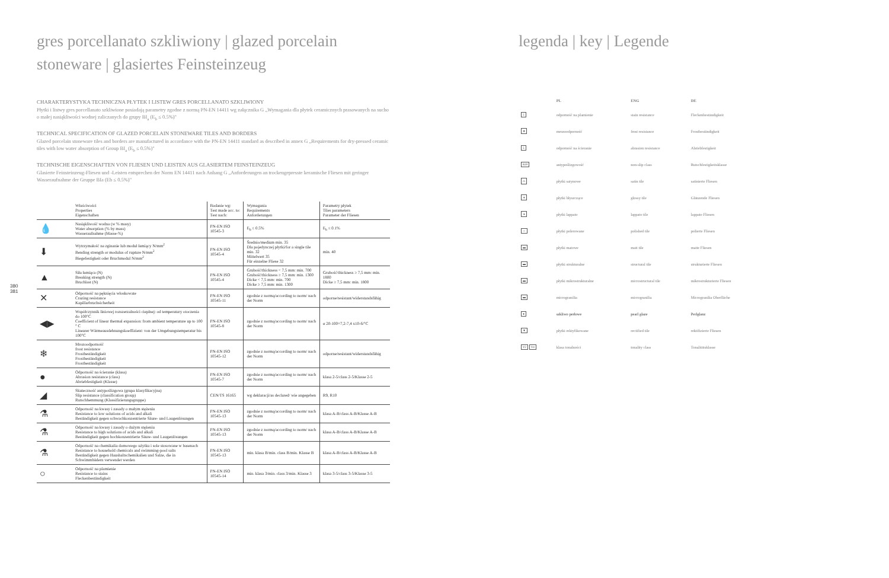380
381
gres porcellanato szkliwiony | glazed porcelain stoneware | glasiertes Feinsteinzeug
CHARAKTERYSTYKA TECHNICZNA PŁYTEK I LISTEW GRES PORCELLANATO SZKLIWIONY
Płytki i listwy gres porcellanato szkliwione posiadają parametry zgodne z normą PN-EN 14411 wg załącznika G „Wymagania dla płytek ceramicznych prasowanych na sucho o małej nasiąkliwości wodnej zaliczanych do grupy BI<sub>a</sub> (E<sub>b</sub> ≤ 0.5%)"
TECHNICAL SPECIFICATION OF GLAZED PORCELAIN STONEWARE TILES AND BORDERS
Glazed porcelain stoneware tiles and borders are manufactured in accordance with the PN-EN 14411 standard as described in annex G „Requirements for dry-pressed ceramic tiles with low water absorption of Group BI<sub>a</sub> (E<sub>b</sub> ≤ 0.5%)"
TECHNISCHE EIGENSCHAFTEN VON FLIESEN UND LEISTEN AUS GLASIERTEM FEINSTEINZEUG
Glasierte Feinsteinzeug-Fliesen und -Leisten entsprechen der Norm EN 14411 nach Anhang G „Anforderungen an trockengepresste keramische Fliesen mit geringer Wasseraufnahme der Gruppe BIa (Eb ≤ 0.5%)"
| | Właściwości Properties Eigenschaften | Badanie wg: Test made acc. to: Test nach: | Wymagania Requirements Anforderungen | Parametry płytek Tiles parameters Parameter der Fliesen |
| --- | --- | --- | --- | --- |
| 💧 | Nasiąkliwość wodna (w % masy) Water absorption (% by mass) Wasseraufnahme (Masse-%) | PN-EN ISO 10545-3 | E<sub>b</sub> ≤ 0.5% | E<sub>b</sub> ≤ 0.1% |
| ⬇ | Wytrzymałość na zginanie lub moduł łamiący N/mm<sup>2</sup> Bending strength or modulus of rupture N/mm<sup>2</sup> Biegefestigkeit oder Bruchmodul N/mm<sup>2</sup> | PN-EN ISO 10545-4 | Średnio/medium min. 35 Dla pojedynczej płytki/for a single tile min. 32 Mittelwert 35 Für einzelne Fliese 32 | min. 40 |
| ▲ | Siła łamiąca (N) Breaking strength (N) Bruchlast (N) | PN-EN ISO 10545-4 | Grubość/thickness < 7,5 mm: min. 700 Grubość/thickness ≥ 7,5 mm: min. 1300 Dicke < 7,5 mm: min. 700 Dicke ≥ 7,5 mm: min. 1300 | Grubość/thickness ≥ 7,5 mm: min. 1800 Dicke ≥ 7,5 mm: min. 1800 |
| ✕ | Odporność na pęknięcia włoskowate Crazing resistance Kapillarbruchsicherheit | PN-EN ISO 10545-11 | zgodnie z normą/according to norm/ nach der Norm | odporne/resistant/widerstandsfähig |
| ◀▶ | Współczynnik liniowej rozszerzalności cieplnej: od temperatury otoczenia do 100°C Coefficient of linear thermal expansion: from ambient temperature up to 100 ° C Linearer Wärmeausdehnungskoeffizient: von der Umgebungstemperatur bis 100°C | PN-EN ISO 10545-8 | zgodnie z normą/according to norm/ nach der Norm | α 20-100=7,2-7,4 x10-6/°C |
| ❄ | Mrozoodporność frost resistance Frostbeständigkeit Frostbeständigkeit Frostbeständigkeit | PN-EN ISO 10545-12 | zgodnie z normą/according to norm/ nach der Norm | odporne/resistant/widerstandsfähig |
| ● | Odporność na ścieranie (klasa) Abrasion resistance (class) Abriebfestigkeit (Klasse) | PN-EN ISO 10545-7 | zgodnie z normą/according to norm/ nach der Norm | klasa 2-5/class 2-5/Klasse 2-5 |
| ◢ | Skuteczność antypoślizgowa (grupa klasyfikacyjna) Slip resistance (classification group) Rutschhemmung (Klassifizierungsgruppe) | CEN/TS 16165 | wg deklaracji/as declared/ wie angegeben | R9, R10 |
| ⚗ | Odporność na kwasy i zasady o małym stężeniu Resistance to low solutions of acids and alkali Beständigkeit gegen schwachkonzentrierte Säure- und Laugenlösungen | PN-EN ISO 10545-13 | zgodnie z normą/according to norm/ nach der Norm | klasa A-B/class A-B/Klasse A-B |
| ⚗ | Odporność na kwasy i zasady o dużym stężeniu Resistance to high solutions of acids and alkali Beständigkeit gegen hochkonzentrierte Säure- und Laugenlösungen | PN-EN ISO 10545-13 | zgodnie z normą/according to norm/ nach der Norm | klasa A-B/class A-B/Klasse A-B |
| ⚗ | Odporność na chemikalia domowego użytku i sole stosowane w basenach Resistance to household chemicals and swimming-pool salts Beständigkeit gegen Haushaltschemikalien und Salze, die in Schwimmbädern verwendet werden | PN-EN ISO 10545-13 | min. klasa B/min. class B/min. Klasse B | klasa A-B/class A-B/Klasse A-B |
| ○ | Odporność na plamienie Resistance to stains Fleckenbeständigkeit | PN-EN ISO 10545-14 | min. klasa 3/min. class 3/min. Klasse 3 | klasa 3-5/class 3-5/Klasse 3-5 |
legenda | key | Legende
| | PL | ENG | DE |
| --- | --- | --- | --- |
| 5 | odporność na plamienie | stain resistance | Fleckenbeständigkeit |
| ❄ | mrozoodporność | frost resistance | Frostbeständigkeit |
| 5 | odporność na ścieranie | abrasion resistance | Abriebfestigkeit |
| R10 | antypoślizgowość | non-slip class | Rutschfestigkeitsklasse |
| ⌓ | płytki satynowe | satin tile | satinierte Fliesen |
| ☀ | płytki błyszczące | glossy tile | Glänzende Fliesen |
| ☀ | płytki lappato | lappato tile | lappato Fliesen |
| ☼ | płytki polerowane | polished tile | polierte Fliesen |
| ▬ | płytki matowe | matt tile | matte Fliesen |
| ▬ | płytki strukturalne | structural tile | strukturierte Fliesen |
| ▬ | płytki mikrostrukturalne | microstructural tile | mikrostrukturierte Fliesen |
| ▬ | micrograniIia | micrograniIia | Micrograniliа Oberfläche |
| ● | szkliwo perłowe | pearl glaze | Perlglanz |
| ▼ | płytki rektyfikowane | rectified tile | rektifizierte Fliesen |
| V2 V4 | klasa tonalności | tonality class | Tonalitätsklasse |